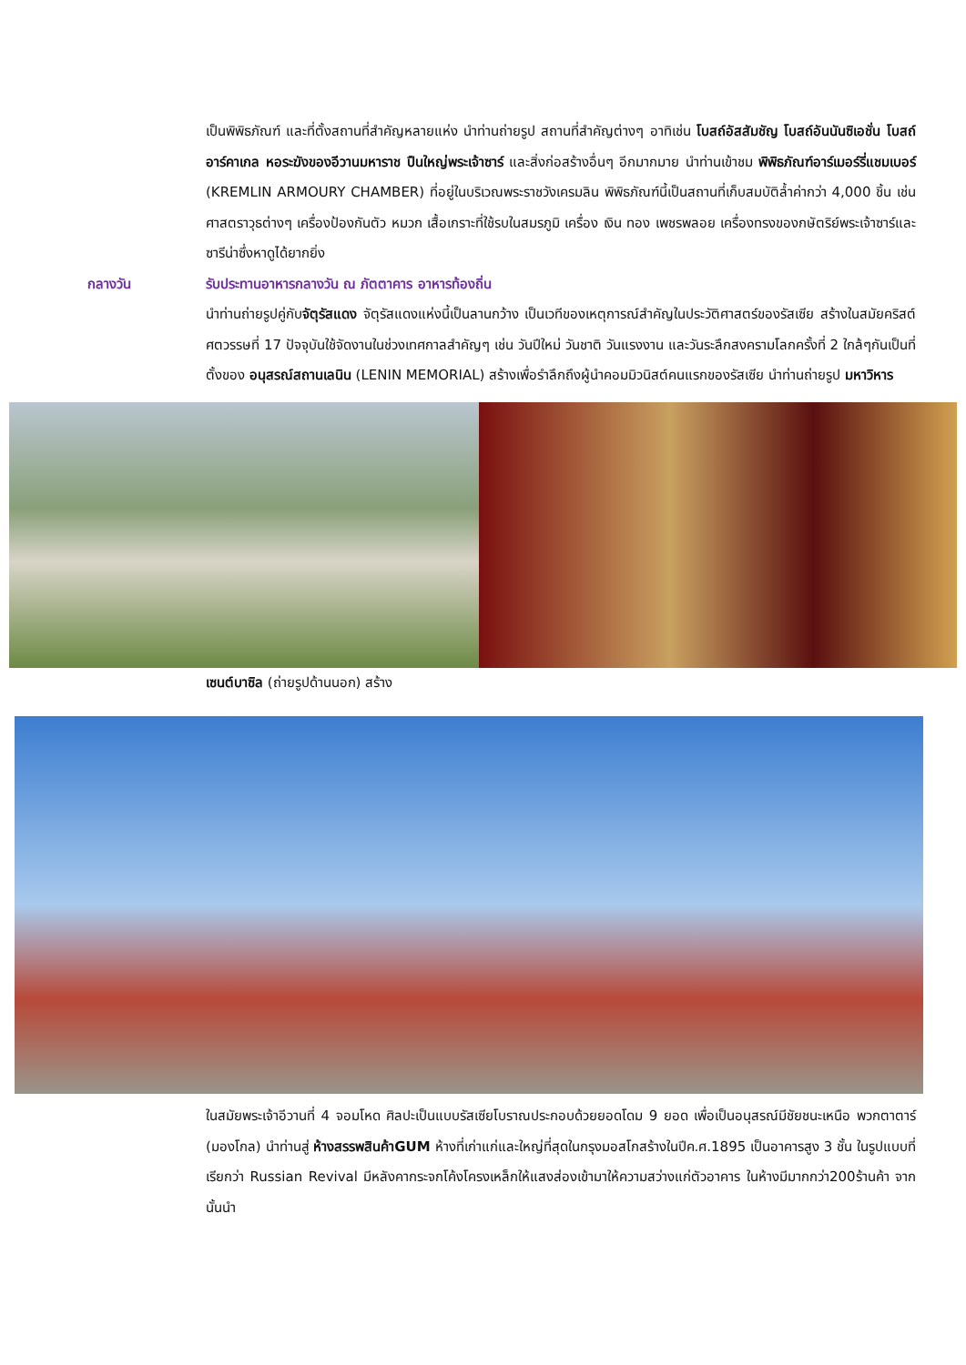เป็นพิพิธภัณฑ์ และที่ตั้งสถานที่สำคัญหลายแห่ง นำท่านถ่ายรูป สถานที่สำคัญต่างๆ อาทิเช่น โบสถ์อัสสัมชัญ โบสถ์อันนันซิเอชั่น โบสถ์อาร์คาเกล หอระฆังของอีวานมหาราช ปืนใหญ่พระเจ้าซาร์ และสิ่งก่อสร้างอื่นๆ อีกมากมาย นำท่านเข้าชม พิพิธภัณฑ์อาร์เมอร์รี่แชมเบอร์ (KREMLIN ARMOURY CHAMBER) ที่อยู่ในบริเวณพระราชวังเครมลิน พิพิธภัณฑ์นี้เป็นสถานที่เก็บสมบัติล้ำค่ากว่า 4,000 ชิ้น เช่น ศาสตราวุธต่างๆ เครื่องป้องกันตัว หมวก เสื้อเกราะที่ใช้รบในสมรภูมิ เครื่อง เงิน ทอง เพชรพลอย เครื่องทรงของกษัตริย์พระเจ้าซาร์และซารีน่าซึ่งหาดูได้ยากยิ่ง
กลางวัน รับประทานอาหารกลางวัน ณ ภัตตาคาร อาหารท้องถิ่น
นำท่านถ่ายรูปคู่กับจัตุรัสแดง จัตุรัสแดงแห่งนี้เป็นลานกว้าง เป็นเวทีของเหตุการณ์สำคัญในประวัติศาสตร์ของรัสเซีย สร้างในสมัยคริสต์ศตวรรษที่ 17 ปัจจุบันใช้จัดงานในช่วงเทศกาลสำคัญๆ เช่น วันปีใหม่ วันชาติ วันแรงงาน และวันระลึกสงครามโลกครั้งที่ 2 ใกล้ๆกันเป็นที่ตั้งของ อนุสรณ์สถานเลนิน (LENIN MEMORIAL) สร้างเพื่อรำลึกถึงผู้นำคอมมิวนิสต์คนแรกของรัสเซีย นำท่านถ่ายรูป มหาวิหาร
เซนต์บาซิล (ถ่ายรูปด้านนอก) สร้าง
ในสมัยพระเจ้าอีวานที่ 4 จอมโหด ศิลปะเป็นแบบรัสเซียโบราณประกอบด้วยยอดโดม 9 ยอด เพื่อเป็นอนุสรณ์มีชัยชนะเหนือ พวกตาตาร์ (มองโกล) นำท่านสู่ ห้างสรรพสินค้าGUM ห้างที่เก่าแก่และใหญ่ที่สุดในกรุงมอสโกสร้างในปีค.ศ.1895 เป็นอาคารสูง 3 ชั้น ในรูปแบบที่เรียกว่า Russian Revival มีหลังคากระจกโค้งโครงเหล็กให้แสงส่องเข้ามาให้ความสว่างแก่ตัวอาคาร ในห้างมีมากกว่า200ร้านค้า จากนั้นนำ